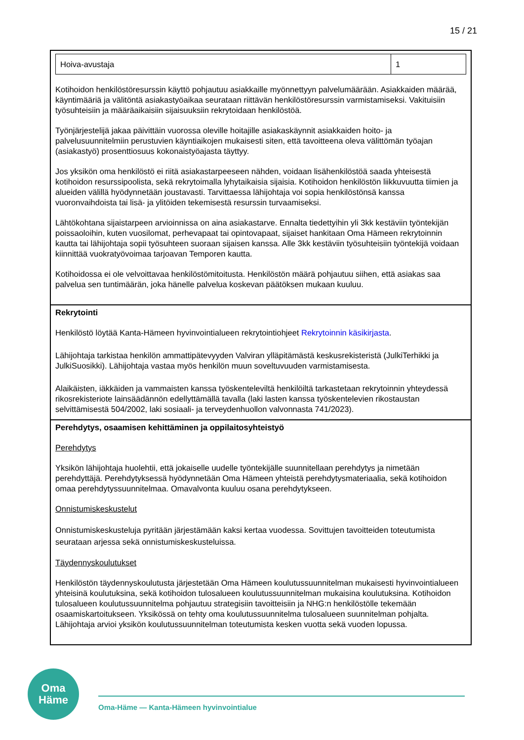15 / 21
| / Hoiva-avustaja / 1 / Kotihoidon henkilöstöresurssin käyttö pohjautuu asiakkaille myönnettyyn palvelumäärään. Asiakkaiden määrää, käyntimääriä ja välitöntä asiakastyöaikaa seurataan riittävän henkilöstöresurssin varmistamiseksi. Vakituisiin työsuhteisiin ja määräaikaisiin sijaisuuksiin rekrytoidaan henkilöstöä. Työnjärjestelijä jakaa päivittäin vuorossa oleville hoitajille asiakaskäynnit asiakkaiden hoito- ja palvelusuunnitelmiin perustuvien käyntiaikojen mukaisesti siten, että tavoitteena oleva välittömän työajan (asiakastyö) prosenttiosuus kokonaistyöajasta täyttyy. Jos yksikön oma henkilöstö ei riitä asiakastarpeeseen nähden, voidaan lisähenkilöstöä saada yhteisestä kotihoidon resurssipoolista, sekä rekrytoimalla lyhytaikaisia sijaisia. Kotihoidon henkilöstön liikkuvuutta tiimien ja alueiden välillä hyödynnetään joustavasti. Tarvittaessa lähijohtaja voi sopia henkilöstönsä kanssa vuoronvaihdoista tai lisä- ja ylitöiden tekemisestä resurssin turvaamiseksi. Lähtökohtana sijaistarpeen arvioinnissa on aina asiakastarve. Ennalta tiedettyihin yli 3kk kestäviin työntekijän poissaoloihin, kuten vuosilomat, perhevapaat tai opintovapaat, sijaiset hankitaan Oma Hämeen rekrytoinnin kautta tai lähijohtaja sopii työsuhteen suoraan sijaisen kanssa. Alle 3kk kestäviin työsuhteisiin työntekijä voidaan kiinnittää vuokratyövoimaa tarjoavan Temporen kautta. Kotihoidossa ei ole velvoittavaa henkilöstömitoitusta. Henkilöstön määrä pohjautuu siihen, että asiakas saa palvelua sen tuntimäärän, joka hänelle palvelua koskevan päätöksen mukaan kuuluu. |
| Rekrytointi Henkilöstö löytää Kanta-Hämeen hyvinvointialueen rekrytointiohjeet Rekrytoinnin käsikirjasta . Lähijohtaja tarkistaa henkilön ammattipätevyyden Valviran ylläpitämästä keskusrekisteristä (JulkiTerhikki ja JulkiSuosikki). Lähijohtaja vastaa myös henkilön muun soveltuvuuden varmistamisesta. Alaikäisten, iäkkäiden ja vammaisten kanssa työskenteleviltä henkilöiltä tarkastetaan rekrytoinnin yhteydessä rikosrekisteriote lainsäädännön edellyttämällä tavalla (laki lasten kanssa työskentelevien rikostaustan selvittämisestä 504/2002, laki sosiaali- ja terveydenhuollon valvonnasta 741/2023). |
| Perehdytys, osaamisen kehittäminen ja oppilaitosyhteistyö Perehdytys Yksikön lähijohtaja huolehtii, että jokaiselle uudelle työntekijälle suunnitellaan perehdytys ja nimetään perehdyttäjä. Perehdytyksessä hyödynnetään Oma Hämeen yhteistä perehdytysmateriaalia, sekä kotihoidon omaa perehdytyssuunnitelmaa. Omavalvonta kuuluu osana perehdytykseen. Onnistumiskeskustelut Onnistumiskeskusteluja pyritään järjestämään kaksi kertaa vuodessa. Sovittujen tavoitteiden toteutumista seurataan arjessa sekä onnistumiskeskusteluissa. Täydennyskoulutukset Henkilöstön täydennyskoulutusta järjestetään Oma Hämeen koulutussuunnitelman mukaisesti hyvinvointialueen yhteisinä koulutuksina, sekä kotihoidon tulosalueen koulutussuunnitelman mukaisina koulutuksina. Kotihoidon tulosalueen koulutussuunnitelma pohjautuu strategisiin tavoitteisiin ja NHG:n henkilöstölle tekemään osaamiskartoitukseen. Yksikössä on tehty oma koulutussuunnitelma tulosalueen suunnitelman pohjalta. Lähijohtaja arvioi yksikön koulutussuunnitelman toteutumista kesken vuotta sekä vuoden lopussa. |
Oma
Häme
Oma-Häme — Kanta-Hämeen hyvinvointialue